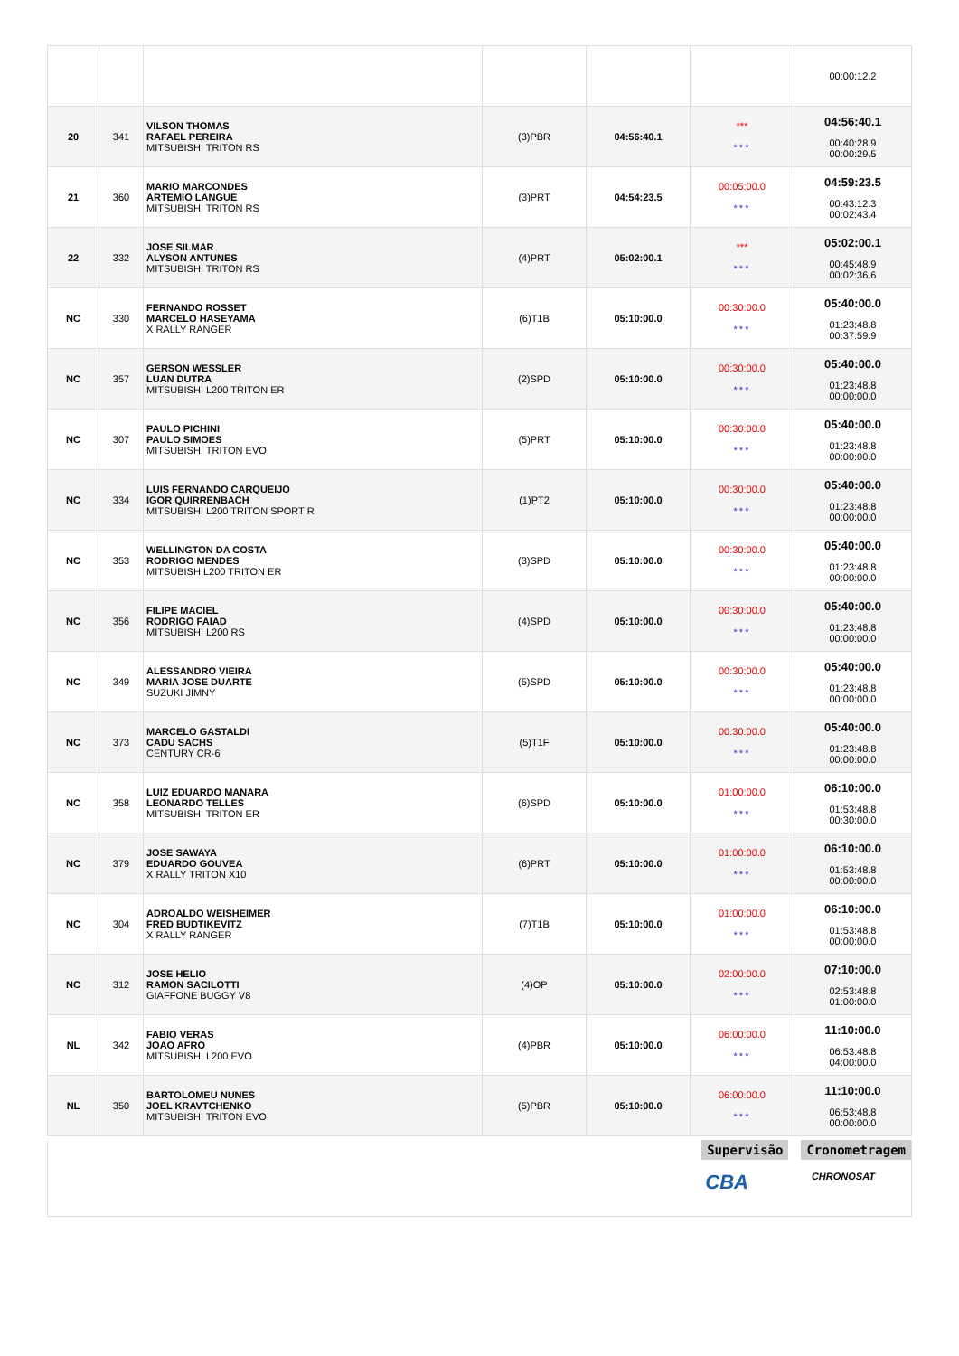| | | | | | | 00:00:12.2 |
| 20 | 341 | VILSON THOMAS RAFAEL PEREIRA MITSUBISHI TRITON RS | (3)PBR | 04:56:40.1 | *** *** | 04:56:40.1 00:40:28.9 00:00:29.5 |
| 21 | 360 | MARIO MARCONDES ARTEMIO LANGUE MITSUBISHI TRITON RS | (3)PRT | 04:54:23.5 | 00:05:00.0 *** | 04:59:23.5 00:43:12.3 00:02:43.4 |
| 22 | 332 | JOSE SILMAR ALYSON ANTUNES MITSUBISHI TRITON RS | (4)PRT | 05:02:00.1 | *** *** | 05:02:00.1 00:45:48.9 00:02:36.6 |
| NC | 330 | FERNANDO ROSSET MARCELO HASEYAMA X RALLY RANGER | (6)T1B | 05:10:00.0 | 00:30:00.0 *** | 05:40:00.0 01:23:48.8 00:37:59.9 |
| NC | 357 | GERSON WESSLER LUAN DUTRA MITSUBISHI L200 TRITON ER | (2)SPD | 05:10:00.0 | 00:30:00.0 *** | 05:40:00.0 01:23:48.8 00:00:00.0 |
| NC | 307 | PAULO PICHINI PAULO SIMOES MITSUBISHI TRITON EVO | (5)PRT | 05:10:00.0 | 00:30:00.0 *** | 05:40:00.0 01:23:48.8 00:00:00.0 |
| NC | 334 | LUIS FERNANDO CARQUEIJO IGOR QUIRRENBACH MITSUBISHI L200 TRITON SPORT R | (1)PT2 | 05:10:00.0 | 00:30:00.0 *** | 05:40:00.0 01:23:48.8 00:00:00.0 |
| NC | 353 | WELLINGTON DA COSTA RODRIGO MENDES MITSUBISH L200 TRITON ER | (3)SPD | 05:10:00.0 | 00:30:00.0 *** | 05:40:00.0 01:23:48.8 00:00:00.0 |
| NC | 356 | FILIPE MACIEL RODRIGO FAIAD MITSUBISHI L200 RS | (4)SPD | 05:10:00.0 | 00:30:00.0 *** | 05:40:00.0 01:23:48.8 00:00:00.0 |
| NC | 349 | ALESSANDRO VIEIRA MARIA JOSE DUARTE SUZUKI JIMNY | (5)SPD | 05:10:00.0 | 00:30:00.0 *** | 05:40:00.0 01:23:48.8 00:00:00.0 |
| NC | 373 | MARCELO GASTALDI CADU SACHS CENTURY CR-6 | (5)T1F | 05:10:00.0 | 00:30:00.0 *** | 05:40:00.0 01:23:48.8 00:00:00.0 |
| NC | 358 | LUIZ EDUARDO MANARA LEONARDO TELLES MITSUBISHI TRITON ER | (6)SPD | 05:10:00.0 | 01:00:00.0 *** | 06:10:00.0 01:53:48.8 00:30:00.0 |
| NC | 379 | JOSE SAWAYA EDUARDO GOUVEA X RALLY TRITON X10 | (6)PRT | 05:10:00.0 | 01:00:00.0 *** | 06:10:00.0 01:53:48.8 00:00:00.0 |
| NC | 304 | ADROALDO WEISHEIMER FRED BUDTIKEVITZ X RALLY RANGER | (7)T1B | 05:10:00.0 | 01:00:00.0 *** | 06:10:00.0 01:53:48.8 00:00:00.0 |
| NC | 312 | JOSE HELIO RAMON SACILOTTI GIAFFONE BUGGY V8 | (4)OP | 05:10:00.0 | 02:00:00.0 *** | 07:10:00.0 02:53:48.8 01:00:00.0 |
| NL | 342 | FABIO VERAS JOAO AFRO MITSUBISHI L200 EVO | (4)PBR | 05:10:00.0 | 06:00:00.0 *** | 11:10:00.0 06:53:48.8 04:00:00.0 |
| NL | 350 | BARTOLOMEU NUNES JOEL KRAVTCHENKO MITSUBISHI TRITON EVO | (5)PBR | 05:10:00.0 | 06:00:00.0 *** | 11:10:00.0 06:53:48.8 00:00:00.0 |
Supervisão Cronometragem
CBA CHRONOSAT